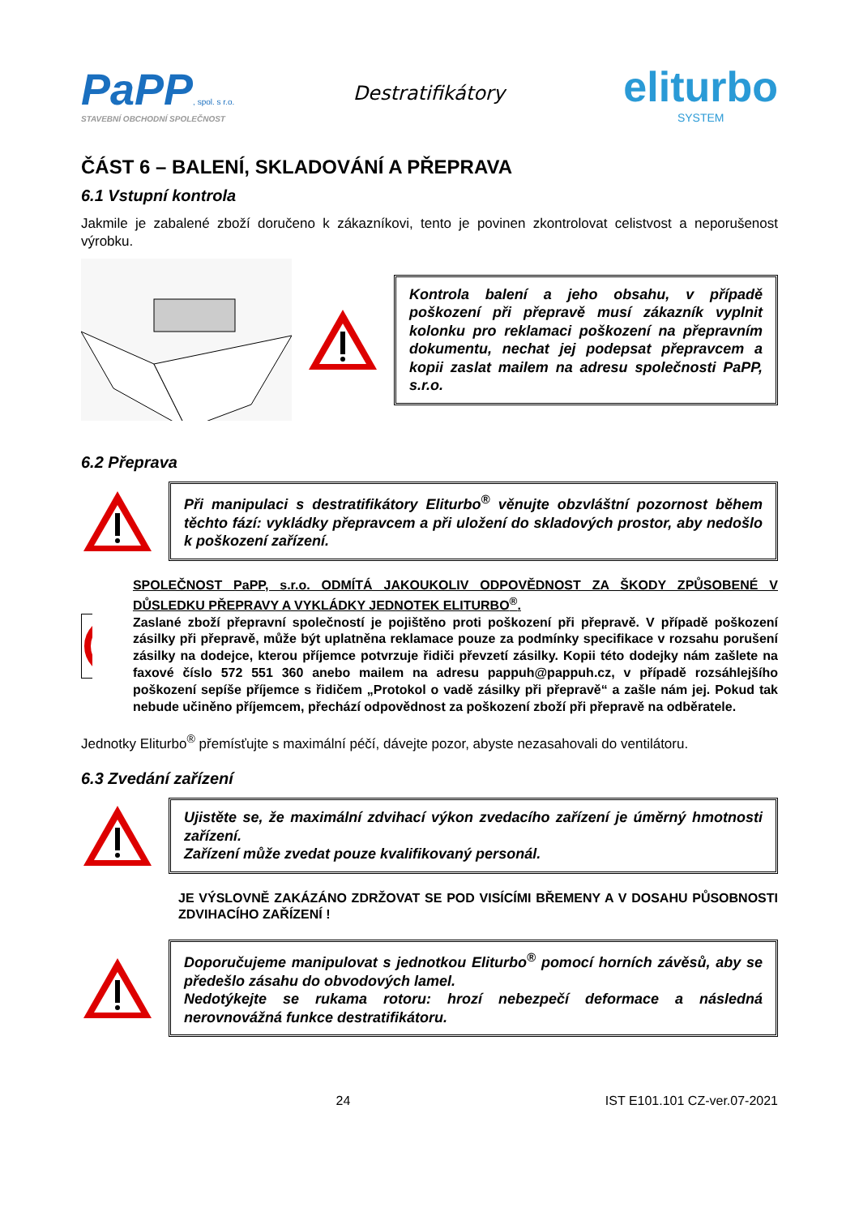PaPP, spol. s r.o.
STAVEBNÍ OBCHODNÍ SPOLEČNOST
Destratifikátory
eliturbo
SYSTEM
ČÁST 6 – BALENÍ, SKLADOVÁNÍ A PŘEPRAVA
6.1 Vstupní kontrola
Jakmile je zabalené zboží doručeno k zákazníkovi, tento je povinen zkontrolovat celistvost a neporušenost výrobku.
Kontrola balení a jeho obsahu, v případě poškození při přepravě musí zákazník vyplnit kolonku pro reklamaci poškození na přepravním dokumentu, nechat jej podepsat přepravcem a kopii zaslat mailem na adresu společnosti PaPP, s.r.o.
6.2 Přeprava
Při manipulaci s destratifikátory Eliturbo<sup>®</sup> věnujte obzvláštní pozornost během těchto fází: vykládky přepravcem a při uložení do skladových prostor, aby nedošlo k poškození zařízení.
SPOLEČNOST PaPP, s.r.o. ODMÍTÁ JAKOUKOLIV ODPOVĚDNOST ZA ŠKODY ZPŮSOBENÉ V DŮSLEDKU PŘEPRAVY A VYKLÁDKY JEDNOTEK ELITURBO<sup>®</sup>.
Zaslané zboží přepravní společností je pojištěno proti poškození při přepravě. V případě poškození zásilky při přepravě, může být uplatněna reklamace pouze za podmínky specifikace v rozsahu porušení zásilky na dodejce, kterou příjemce potvrzuje řidiči převzetí zásilky. Kopii této dodejky nám zašlete na faxové číslo 572 551 360 anebo mailem na adresu pappuh@pappuh.cz, v případě rozsáhlejšího poškození sepíše příjemce s řidičem „Protokol o vadě zásilky při přepravě“ a zašle nám jej. Pokud tak nebude učiněno příjemcem, přechází odpovědnost za poškození zboží při přepravě na odběratele.
Jednotky Eliturbo<sup>®</sup> přemísťujte s maximální péčí, dávejte pozor, abyste nezasahovali do ventilátoru.
6.3 Zvedání zařízení
Ujistěte se, že maximální zdvihací výkon zvedacího zařízení je úměrný hmotnosti zařízení.
Zařízení může zvedat pouze kvalifikovaný personál.
JE VÝSLOVNĚ ZAKÁZÁNO ZDRŽOVAT SE POD VISÍCÍMI BŘEMENY A V DOSAHU PŮSOBNOSTI ZDVIHACÍHO ZAŘÍZENÍ !
Doporučujeme manipulovat s jednotkou Eliturbo<sup>®</sup> pomocí horních závěsů, aby se předešlo zásahu do obvodových lamel.
Nedotýkejte se rukama rotoru: hrozí nebezpečí deformace a následná nerovnovážná funkce destratifikátoru.
24 IST E101.101 CZ-ver.07-2021